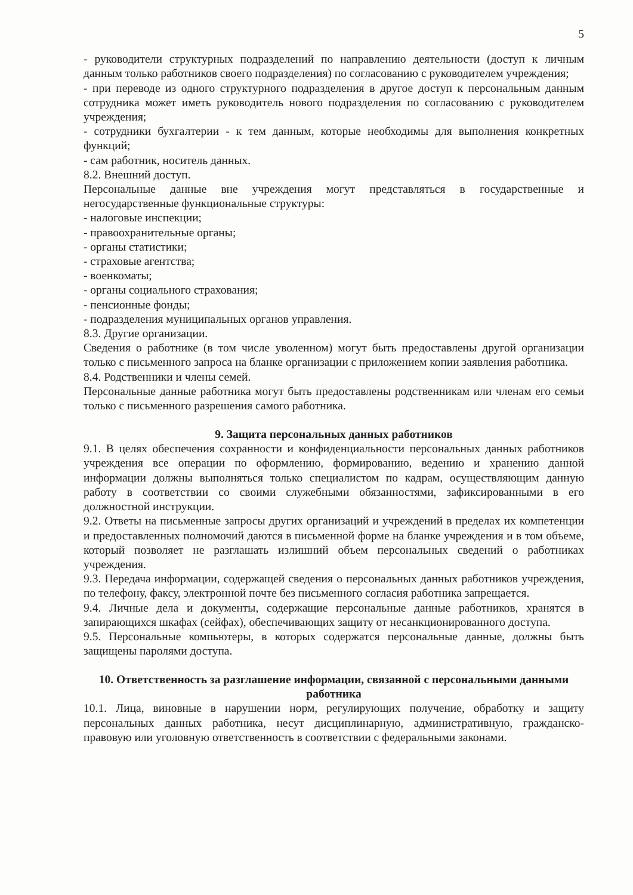5
- руководители структурных подразделений по направлению деятельности (доступ к личным данным только работников своего подразделения) по согласованию с руководителем учреждения;
- при переводе из одного структурного подразделения в другое доступ к персональным данным сотрудника может иметь руководитель нового подразделения по согласованию с руководителем учреждения;
- сотрудники бухгалтерии - к тем данным, которые необходимы для выполнения конкретных функций;
- сам работник, носитель данных.
8.2. Внешний доступ.
Персональные данные вне учреждения могут представляться в государственные и негосударственные функциональные структуры:
- налоговые инспекции;
- правоохранительные органы;
- органы статистики;
- страховые агентства;
- военкоматы;
- органы социального страхования;
- пенсионные фонды;
- подразделения муниципальных органов управления.
8.3. Другие организации.
Сведения о работнике (в том числе уволенном) могут быть предоставлены другой организации только с письменного запроса на бланке организации с приложением копии заявления работника.
8.4. Родственники и члены семей.
Персональные данные работника могут быть предоставлены родственникам или членам его семьи только с письменного разрешения самого работника.
9. Защита персональных данных работников
9.1. В целях обеспечения сохранности и конфиденциальности персональных данных работников учреждения все операции по оформлению, формированию, ведению и хранению данной информации должны выполняться только специалистом по кадрам, осуществляющим данную работу в соответствии со своими служебными обязанностями, зафиксированными в его должностной инструкции.
9.2. Ответы на письменные запросы других организаций и учреждений в пределах их компетенции и предоставленных полномочий даются в письменной форме на бланке учреждения и в том объеме, который позволяет не разглашать излишний объем персональных сведений о работниках учреждения.
9.3. Передача информации, содержащей сведения о персональных данных работников учреждения, по телефону, факсу, электронной почте без письменного согласия работника запрещается.
9.4. Личные дела и документы, содержащие персональные данные работников, хранятся в запирающихся шкафах (сейфах), обеспечивающих защиту от несанкционированного доступа.
9.5. Персональные компьютеры, в которых содержатся персональные данные, должны быть защищены паролями доступа.
10. Ответственность за разглашение информации, связанной с персональными данными работника
10.1. Лица, виновные в нарушении норм, регулирующих получение, обработку и защиту персональных данных работника, несут дисциплинарную, административную, гражданско-правовую или уголовную ответственность в соответствии с федеральными законами.